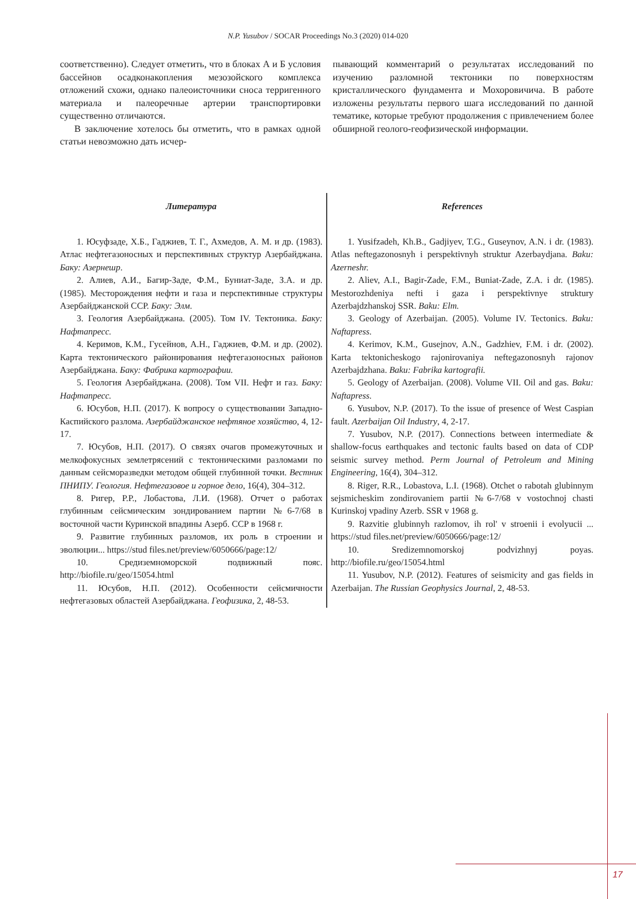N.P. Yusubov / SOCAR Proceedings No.3 (2020) 014-020
соответственно). Следует отметить, что в блоках А и Б условия бассейнов осадконакопления мезозойского комплекса отложений схожи, однако палеоисточники сноса терригенного материала и палеоречные артерии транспортировки существенно отличаются.
В заключение хотелось бы отметить, что в рамках одной статьи невозможно дать исчер-
пывающий комментарий о результатах исследований по изучению разломной тектоники по поверхностям кристаллического фундамента и Мохоровичича. В работе изложены результаты первого шага исследований по данной тематике, которые требуют продолжения с привлечением более обширной геолого-геофизической информации.
Литература
1. Юсуфзаде, Х.Б., Гаджиев, Т. Г., Ахмедов, А. М. и др. (1983). Атлас нефтегазоносных и перспективных структур Азербайджана. Баку: Азернешр.
2. Алиев, А.И., Багир-Заде, Ф.М., Буниат-Заде, З.А. и др. (1985). Месторождения нефти и газа и перспективные структуры Азербайджанской ССР. Баку: Элм.
3. Геология Азербайджана. (2005). Том IV. Тектоника. Баку: Нафтапресс.
4. Керимов, К.М., Гусейнов, А.Н., Гаджиев, Ф.М. и др. (2002). Карта тектонического районирования нефтегазоносных районов Азербайджана. Баку: Фабрика картографии.
5. Геология Азербайджана. (2008). Том VII. Нефт и газ. Баку: Нафтапресс.
6. Юсубов, Н.П. (2017). К вопросу о существовании Западно-Каспийского разлома. Азербайджанское нефтяное хозяйство, 4, 12-17.
7. Юсубов, Н.П. (2017). О связях очагов промежуточных и мелкофокусных землетрясений с тектоническими разломами по данным сейсморазведки методом общей глубинной точки. Вестник ПНИПУ. Геология. Нефтегазовое и горное дело, 16(4), 304–312.
8. Ригер, Р.Р., Лобастова, Л.И. (1968). Отчет о работах глубинным сейсмическим зондированием партии №6-7/68 в восточной части Куринской впадины Азерб. ССР в 1968 г.
9. Развитие глубинных разломов, их роль в строении и эволюции... https://stud files.net/preview/6050666/page:12/
10. Средиземноморской подвижный пояс. http://biofile.ru/geo/15054.html
11. Юсубов, Н.П. (2012). Особенности сейсмичности нефтегазовых областей Азербайджана. Геофизика, 2, 48-53.
References
1. Yusifzadeh, Kh.B., Gadjiyev, T.G., Guseynov, A.N. i dr. (1983). Atlas neftegazonosnyh i perspektivnyh struktur Azerbaydjana. Baku: Azerneshr.
2. Aliev, A.I., Bagir-Zade, F.M., Buniat-Zade, Z.A. i dr. (1985). Mestorozhdeniya nefti i gaza i perspektivnye struktury Azerbajdzhanskoj SSR. Baku: Elm.
3. Geology of Azerbaijan. (2005). Volume IV. Tectonics. Baku: Naftapress.
4. Kerimov, K.M., Gusejnov, A.N., Gadzhiev, F.M. i dr. (2002). Karta tektonicheskogo rajonirovaniya neftegazonosnyh rajonov Azerbajdzhana. Baku: Fabrika kartografii.
5. Geology of Azerbaijan. (2008). Volume VII. Oil and gas. Baku: Naftapress.
6. Yusubov, N.P. (2017). To the issue of presence of West Caspian fault. Azerbaijan Oil Industry, 4, 2-17.
7. Yusubov, N.P. (2017). Connections between intermediate & shallow-focus earthquakes and tectonic faults based on data of CDP seismic survey method. Perm Journal of Petroleum and Mining Engineering, 16(4), 304–312.
8. Riger, R.R., Lobastova, L.I. (1968). Otchet o rabotah glubinnym sejsmicheskim zondirovaniem partii №6-7/68 v vostochnoj chasti Kurinskoj vpadiny Azerb. SSR v 1968 g.
9. Razvitie glubinnyh razlomov, ih rol' v stroenii i evolyucii ... https://stud files.net/preview/6050666/page:12/
10. Sredizemnomorskoj podvizhnyj poyas. http://biofile.ru/geo/15054.html
11. Yusubov, N.P. (2012). Features of seismicity and gas fields in Azerbaijan. The Russian Geophysics Journal, 2, 48-53.
17